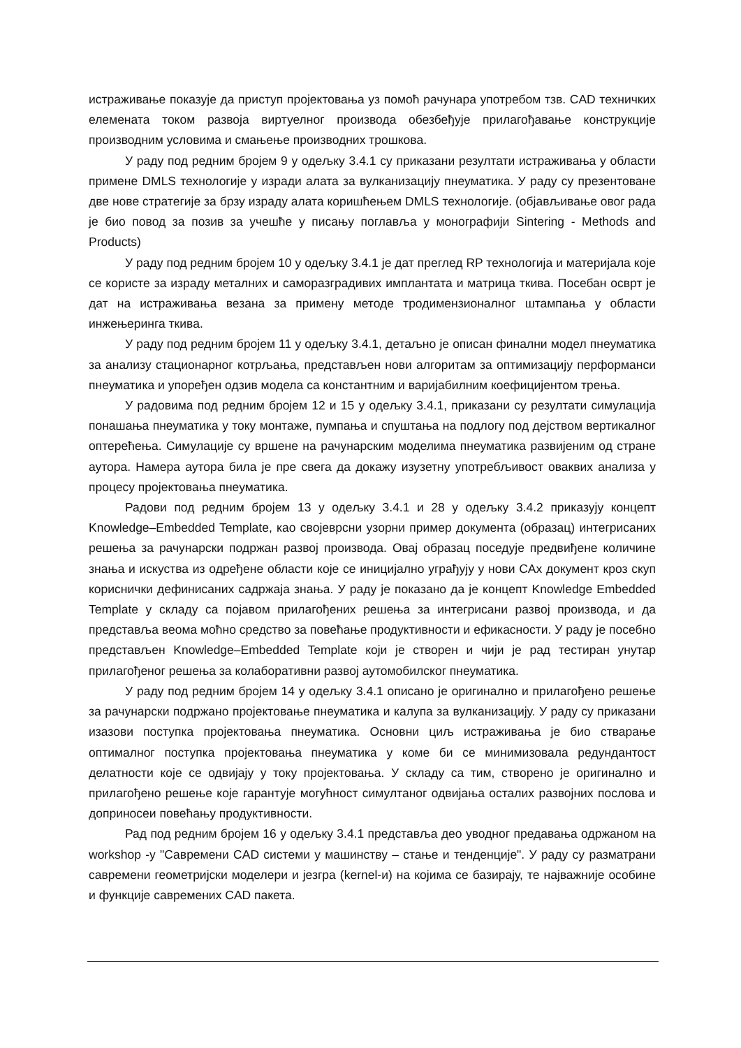истраживање показује да приступ пројектовања уз помоћ рачунара употребом тзв. CAD техничких елемената током развоја виртуелног производа обезбеђује прилагођавање конструкције производним условима и смањење производних трошкова.
У раду под редним бројем 9 у одељку 3.4.1 су приказани резултати истраживања у области примене DMLS технологије у изради алата за вулканизацију пнеуматика. У раду су презентоване две нове стратегије за брзу израду алата коришћењем DMLS технологије. (објављивање овог рада је био повод за позив за учешће у писању поглавља у монографији Sintering - Methods and Products)
У раду под редним бројем 10 у одељку 3.4.1 је дат преглед RP технологија и материјала које се користе за израду металних и саморазградивих имплантата и матрица ткива. Посебан осврт је дат на истраживања везана за примену методе тродимензионалног штампања у области инжењеринга ткива.
У раду под редним бројем 11 у одељку 3.4.1, детаљно је описан финални модел пнеуматика за анализу стационарног котрљања, представљен нови алгоритам за оптимизацију перформанси пнеуматика и упоређен одзив модела са константним и варијабилним коефицијентом трења.
У радовима под редним бројем 12 и 15 у одељку 3.4.1, приказани су резултати симулација понашања пнеуматика у току монтаже, пумпања и спуштања на подлогу под дејством вертикалног оптерећења. Симулације су вршене на рачунарским моделима пнеуматика развијеним од стране аутора. Намера аутора била је пре свега да докажу изузетну употребљивост оваквих анализа у процесу пројектовања пнеуматика.
Радови под редним бројем 13 у одељку 3.4.1 и 28 у одељку 3.4.2 приказују концепт Knowledge–Embedded Template, као својеврсни узорни пример документа (образац) интегрисаних решења за рачунарски подржан развој производа. Овај образац поседује предвиђене количине знања и искуства из одређене области које се иницијално уграђују у нови CAx документ кроз скуп кориснички дефинисаних садржаја знања. У раду је показано да је концепт Knowledge Embedded Template у складу са појавом прилагођених решења за интегрисани развој производа, и да представља веома моћно средство за повећање продуктивности и ефикасности. У раду је посебно представљен Knowledge–Embedded Template који је створен и чији је рад тестиран унутар прилагођеног решења за колаборативни развој аутомобилског пнеуматика.
У раду под редним бројем 14 у одељку 3.4.1 описано је оригинално и прилагођено решење за рачунарски подржано пројектовање пнеуматика и калупа за вулканизацију. У раду су приказани изазови поступка пројектовања пнеуматика. Основни циљ истраживања је био стварање оптималног поступка пројектовања пнеуматика у коме би се минимизовала редундантост делатности које се одвијају у току пројектовања. У складу са тим, створено је оригинално и прилагођено решење које гарантује могућност симултаног одвијања осталих развојних послова и доприносеи повећању продуктивности.
Рад под редним бројем 16 у одељку 3.4.1 представља део уводног предавања одржаном на workshop -у "Савремени CAD системи у машинству – стање и тенденције". У раду су разматрани савремени геометријски моделери и језгра (kernel-и) на којима се базирају, те најважније особине и функције савремених CAD пакета.